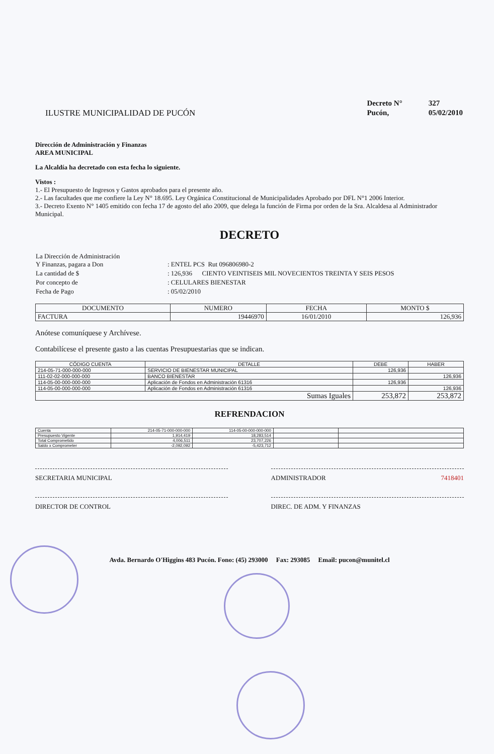ILUSTRE MUNICIPALIDAD DE PUCÓN
| Decreto N° | 327 |
| Pucón, | 05/02/2010 |
Dirección de Administración y Finanzas
AREA MUNICIPAL
La Alcaldía ha decretado con esta fecha lo siguiente.
Vistos :
1.- El Presupuesto de Ingresos y Gastos aprobados para el presente año.
2.- Las facultades que me confiere la Ley N° 18.695. Ley Orgánica Constitucional de Municipalidades Aprobado por DFL N°1 2006 Interior.
3.- Decreto Exento N° 1405 emitido con fecha 17 de agosto del año 2009, que delega la función de Firma por orden de la Sra. Alcaldesa al Administrador Municipal.
DECRETO
| La Dirección de Administración Y Finanzas, pagara a Don | : ENTEL PCS Rut 096806980-2 |
| La cantidad de $ | : 126,936 CIENTO VEINTISEIS MIL NOVECIENTOS TREINTA Y SEIS PESOS |
| Por concepto de | : CELULARES BIENESTAR |
| Fecha de Pago | : 05/02/2010 |
| DOCUMENTO | NUMERO | FECHA | MONTO $ |
| --- | --- | --- | --- |
| FACTURA | 19446970 | 16/01/2010 | 126,936 |
Anótese comuníquese y Archívese.
Contabilícese el presente gasto a las cuentas Presupuestarias que se indican.
| CÓDIGO CUENTA | DETALLE | DEBE | HABER |
| --- | --- | --- | --- |
| 214-05-71-000-000-000 | SERVICIO DE BIENESTAR MUNICIPAL | 126,936 | |
| 111-02-02-000-000-000 | BANCO BIENESTAR | | 126,936 |
| 114-05-00-000-000-000 | Aplicación de Fondos en Administración 61316 | 126,936 | |
| 114-05-00-000-000-000 | Aplicación de Fondos en Administración 61316 | | 126,936 |
| Sumas Iguales | | 253,872 | 253,872 |
REFRENDACION
| Cuenta | 214-05-71-000-000-000 | 114-05-00-000-000-000 | | |
| Presupuesto Vigente | 1,914,419 | 18,283,514 | | |
| Total Comprometido | 4,006,511 | 23,707,226 | | |
| Saldo x Comprometer | -2,092,092 | -5,423,712 | | |
SECRETARIA MUNICIPAL ADMINISTRADOR 7418401
DIRECTOR DE CONTROL DIREC. DE ADM. Y FINANZAS
Avda. Bernardo O'Higgins 483 Pucón. Fono: (45) 293000 Fax: 293085 Email: pucon@munitel.cl